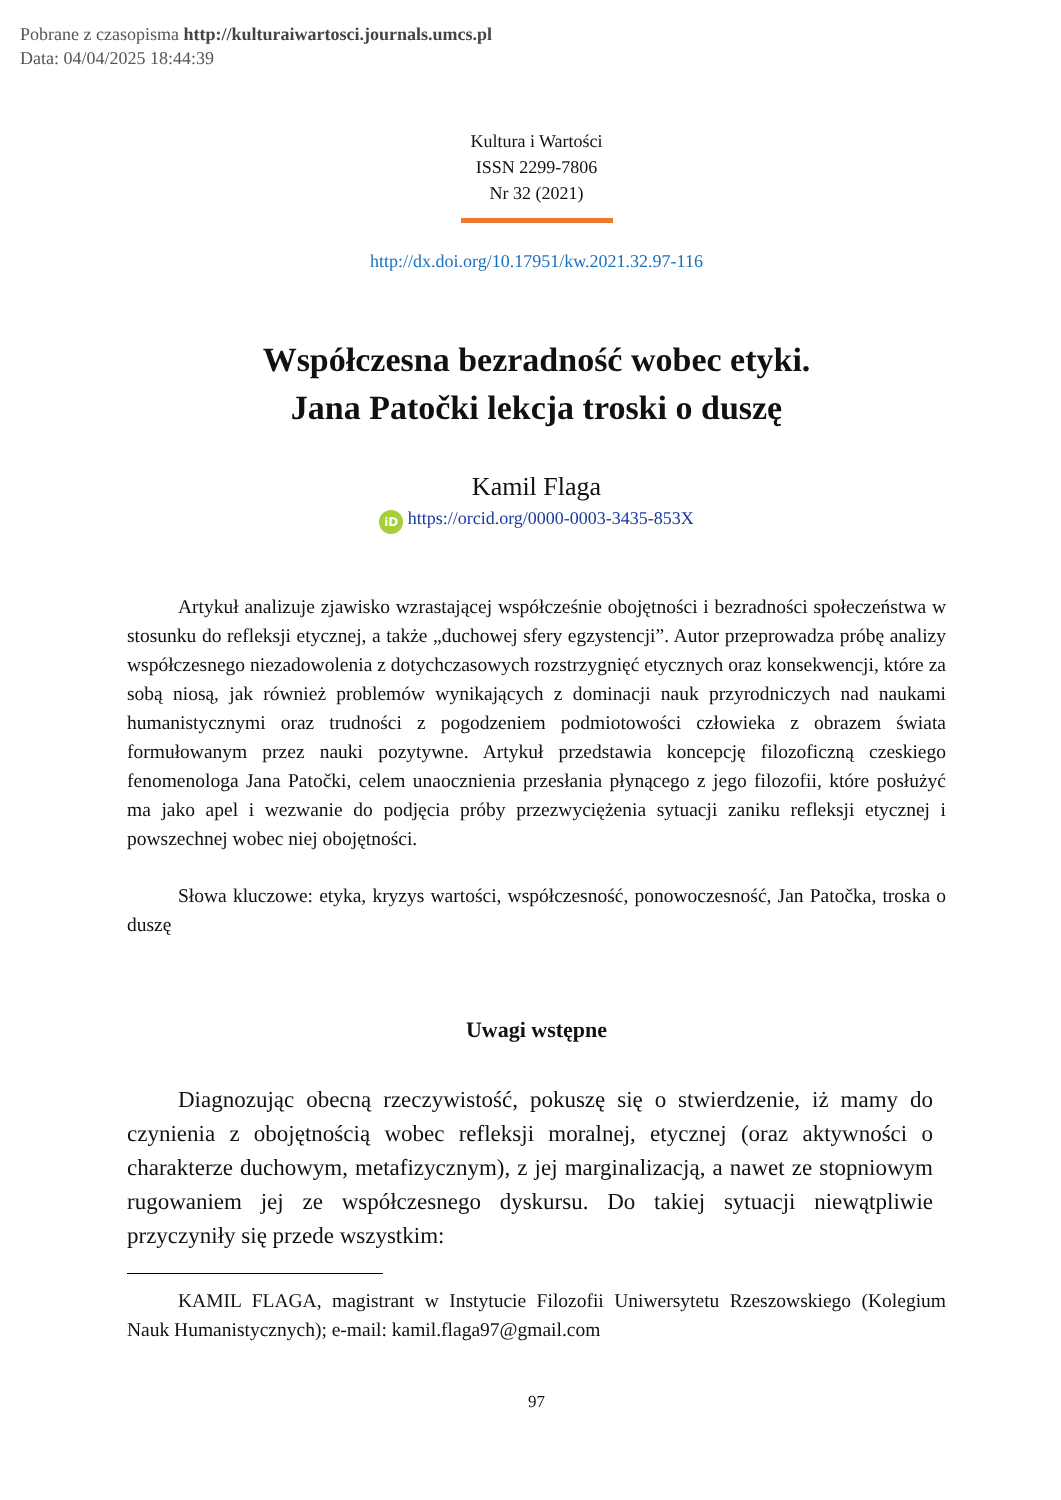Pobrane z czasopisma http://kulturaiwartosci.journals.umcs.pl
Data: 04/04/2025 18:44:39
Kultura i Wartości
ISSN 2299-7806
Nr 32 (2021)
http://dx.doi.org/10.17951/kw.2021.32.97-116
Współczesna bezradność wobec etyki.
Jana Patočki lekcja troski o duszę
Kamil Flaga
iD https://orcid.org/0000-0003-3435-853X
Artykuł analizuje zjawisko wzrastającej współcześnie obojętności i bezradności społeczeństwa w stosunku do refleksji etycznej, a także „duchowej sfery egzystencji”. Autor przeprowadza próbę analizy współczesnego niezadowolenia z dotychczasowych rozstrzygnięć etycznych oraz konsekwencji, które za sobą niosą, jak również problemów wynikających z dominacji nauk przyrodniczych nad naukami humanistycznymi oraz trudności z pogodzeniem podmiotowości człowieka z obrazem świata formułowanym przez nauki pozytywne. Artykuł przedstawia koncepcję filozoficzną czeskiego fenomenologa Jana Patočki, celem unaocznienia przesłania płynącego z jego filozofii, które posłużyć ma jako apel i wezwanie do podjęcia próby przezwyciężenia sytuacji zaniku refleksji etycznej i powszechnej wobec niej obojętności.
Słowa kluczowe: etyka, kryzys wartości, współczesność, ponowoczesność, Jan Patočka, troska o duszę
Uwagi wstępne
Diagnozując obecną rzeczywistość, pokuszę się o stwierdzenie, iż mamy do czynienia z obojętnością wobec refleksji moralnej, etycznej (oraz aktywności o charakterze duchowym, metafizycznym), z jej marginalizacją, a nawet ze stopniowym rugowaniem jej ze współczesnego dyskursu. Do takiej sytuacji niewątpliwie przyczyniły się przede wszystkim:
KAMIL FLAGA, magistrant w Instytucie Filozofii Uniwersytetu Rzeszowskiego (Kolegium Nauk Humanistycznych); e-mail: kamil.flaga97@gmail.com
97